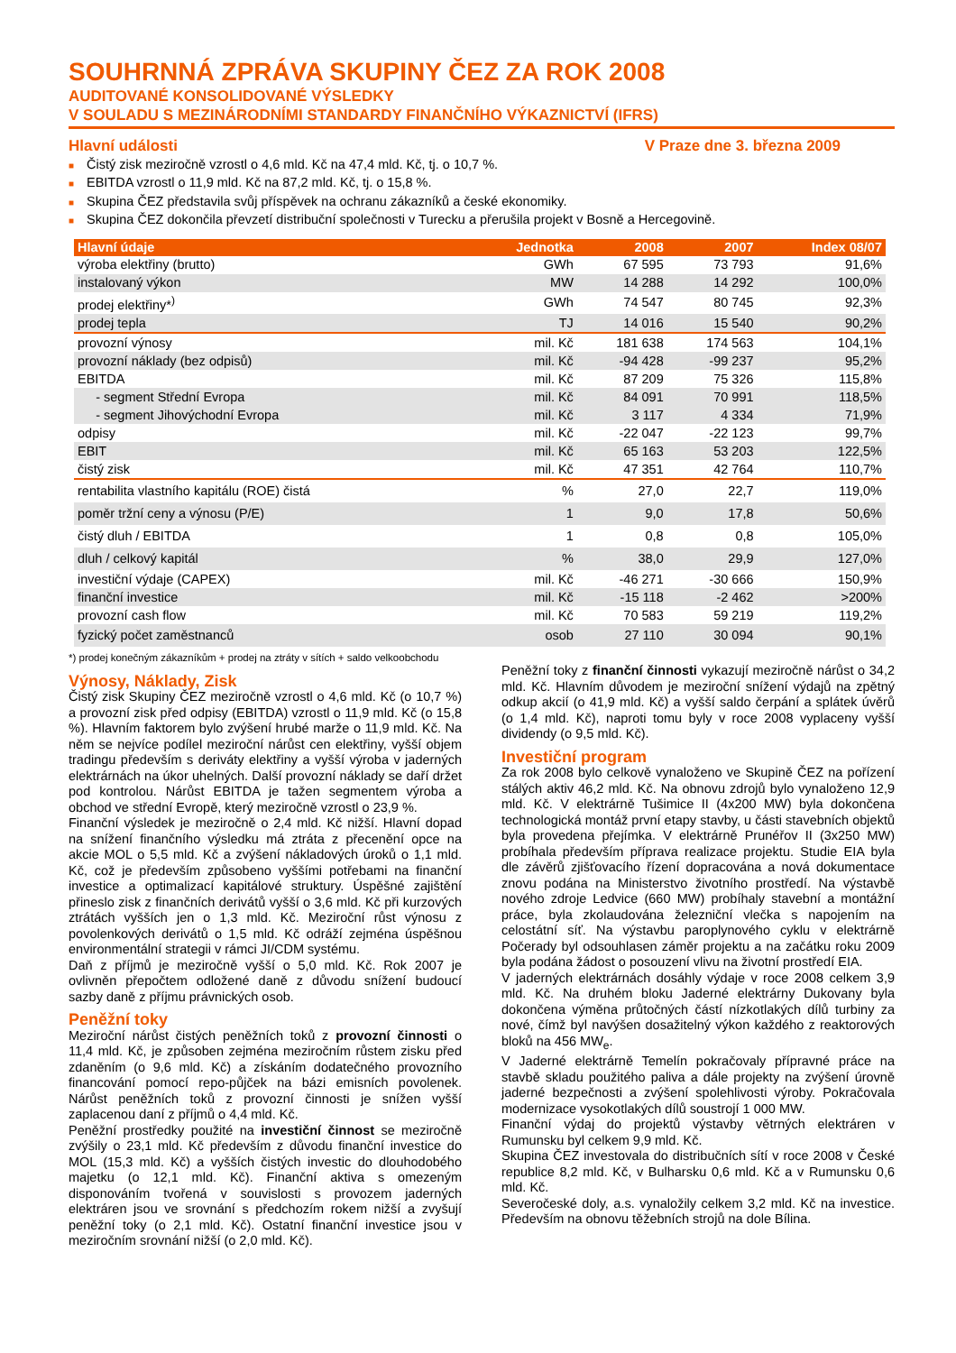SOUHRNNÁ ZPRÁVA SKUPINY ČEZ ZA ROK 2008
AUDITOVANÉ KONSOLIDOVANÉ VÝSLEDKY
V SOULADU S MEZINÁRODNÍMI STANDARDY FINANČNÍHO VÝKAZNICTVÍ (IFRS)
Hlavní události V Praze dne 3. března 2009
■ Čistý zisk meziročně vzrostl o 4,6 mld. Kč na 47,4 mld. Kč, tj. o 10,7 %.
■ EBITDA vzrostl o 11,9 mld. Kč na 87,2 mld. Kč, tj. o 15,8 %.
■ Skupina ČEZ představila svůj příspěvek na ochranu zákazníků a české ekonomiky.
■ Skupina ČEZ dokončila převzetí distribuční společnosti v Turecku a přerušila projekt v Bosně a Hercegovině.
| Hlavní údaje | Jednotka | 2008 | 2007 | Index 08/07 |
| --- | --- | --- | --- | --- |
| výroba elektřiny (brutto) | GWh | 67 595 | 73 793 | 91,6% |
| instalovaný výkon | MW | 14 288 | 14 292 | 100,0% |
| prodej elektřiny*<sup>)</sup> | GWh | 74 547 | 80 745 | 92,3% |
| prodej tepla | TJ | 14 016 | 15 540 | 90,2% |
| provozní výnosy | mil. Kč | 181 638 | 174 563 | 104,1% |
| provozní náklady (bez odpisů) | mil. Kč | -94 428 | -99 237 | 95,2% |
| EBITDA | mil. Kč | 87 209 | 75 326 | 115,8% |
| - segment Střední Evropa | mil. Kč | 84 091 | 70 991 | 118,5% |
| - segment Jihovýchodní Evropa | mil. Kč | 3 117 | 4 334 | 71,9% |
| odpisy | mil. Kč | -22 047 | -22 123 | 99,7% |
| EBIT | mil. Kč | 65 163 | 53 203 | 122,5% |
| čistý zisk | mil. Kč | 47 351 | 42 764 | 110,7% |
| rentabilita vlastního kapitálu (ROE) čistá | % | 27,0 | 22,7 | 119,0% |
| poměr tržní ceny a výnosu (P/E) | 1 | 9,0 | 17,8 | 50,6% |
| čistý dluh / EBITDA | 1 | 0,8 | 0,8 | 105,0% |
| dluh / celkový kapitál | % | 38,0 | 29,9 | 127,0% |
| investiční výdaje (CAPEX) | mil. Kč | -46 271 | -30 666 | 150,9% |
| finanční investice | mil. Kč | -15 118 | -2 462 | >200% |
| provozní cash flow | mil. Kč | 70 583 | 59 219 | 119,2% |
| fyzický počet zaměstnanců | osob | 27 110 | 30 094 | 90,1% |
*) prodej konečným zákazníkům + prodej na ztráty v sítích + saldo velkoobchodu
Výnosy, Náklady, Zisk
Čistý zisk Skupiny ČEZ meziročně vzrostl o 4,6 mld. Kč (o 10,7 %) a provozní zisk před odpisy (EBITDA) vzrostl o 11,9 mld. Kč (o 15,8 %). Hlavním faktorem bylo zvýšení hrubé marže o 11,9 mld. Kč. Na něm se nejvíce podílel meziroční nárůst cen elektřiny, vyšší objem tradingu především s deriváty elektřiny a vyšší výroba v jaderných elektrárnách na úkor uhelných. Další provozní náklady se daří držet pod kontrolou. Nárůst EBITDA je tažen segmentem výroba a obchod ve střední Evropě, který meziročně vzrostl o 23,9 %.
Finanční výsledek je meziročně o 2,4 mld. Kč nižší. Hlavní dopad na snížení finančního výsledku má ztráta z přecenění opce na akcie MOL o 5,5 mld. Kč a zvýšení nákladových úroků o 1,1 mld. Kč, což je především způsobeno vyššími potřebami na finanční investice a optimalizací kapitálové struktury. Úspěšné zajištění přineslo zisk z finančních derivátů vyšší o 3,6 mld. Kč při kurzových ztrátách vyšších jen o 1,3 mld. Kč. Meziroční růst výnosu z povolenkových derivátů o 1,5 mld. Kč odráží zejména úspěšnou environmentální strategii v rámci JI/CDM systému.
Daň z příjmů je meziročně vyšší o 5,0 mld. Kč. Rok 2007 je ovlivněn přepočtem odložené daně z důvodu snížení budoucí sazby daně z příjmu právnických osob.
Peněžní toky
Meziroční nárůst čistých peněžních toků z provozní činnosti o 11,4 mld. Kč, je způsoben zejména meziročním růstem zisku před zdaněním (o 9,6 mld. Kč) a získáním dodatečného provozního financování pomocí repo-půjček na bázi emisních povolenek. Nárůst peněžních toků z provozní činnosti je snížen vyšší zaplacenou daní z příjmů o 4,4 mld. Kč.
Peněžní prostředky použité na investiční činnost se meziročně zvýšily o 23,1 mld. Kč především z důvodu finanční investice do MOL (15,3 mld. Kč) a vyšších čistých investic do dlouhodobého majetku (o 12,1 mld. Kč). Finanční aktiva s omezeným disponováním tvořená v souvislosti s provozem jaderných elektráren jsou ve srovnání s předchozím rokem nižší a zvyšují peněžní toky (o 2,1 mld. Kč). Ostatní finanční investice jsou v meziročním srovnání nižší (o 2,0 mld. Kč).
Peněžní toky z finanční činnosti vykazují meziročně nárůst o 34,2 mld. Kč. Hlavním důvodem je meziroční snížení výdajů na zpětný odkup akcií (o 41,9 mld. Kč) a vyšší saldo čerpání a splátek úvěrů (o 1,4 mld. Kč), naproti tomu byly v roce 2008 vyplaceny vyšší dividendy (o 9,5 mld. Kč).
Investiční program
Za rok 2008 bylo celkově vynaloženo ve Skupině ČEZ na pořízení stálých aktiv 46,2 mld. Kč. Na obnovu zdrojů bylo vynaloženo 12,9 mld. Kč. V elektrárně Tušimice II (4x200 MW) byla dokončena technologická montáž první etapy stavby, u části stavebních objektů byla provedena přejímka. V elektrárně Prunéřov II (3x250 MW) probíhala především příprava realizace projektu. Studie EIA byla dle závěrů zjišťovacího řízení dopracována a nová dokumentace znovu podána na Ministerstvo životního prostředí. Na výstavbě nového zdroje Ledvice (660 MW) probíhaly stavební a montážní práce, byla zkolaudována železniční vlečka s napojením na celostátní síť. Na výstavbu paroplynového cyklu v elektrárně Počerady byl odsouhlasen záměr projektu a na začátku roku 2009 byla podána žádost o posouzení vlivu na životní prostředí EIA.
V jaderných elektrárnách dosáhly výdaje v roce 2008 celkem 3,9 mld. Kč. Na druhém bloku Jaderné elektrárny Dukovany byla dokončena výměna průtočných částí nízkotlakých dílů turbiny za nové, čímž byl navýšen dosažitelný výkon každého z reaktorových bloků na 456 MW<sub>e</sub>.
V Jaderné elektrárně Temelín pokračovaly přípravné práce na stavbě skladu použitého paliva a dále projekty na zvýšení úrovně jaderné bezpečnosti a zvýšení spolehlivosti výroby. Pokračovala modernizace vysokotlakých dílů soustrojí 1 000 MW.
Finanční výdaj do projektů výstavby větrných elektráren v Rumunsku byl celkem 9,9 mld. Kč.
Skupina ČEZ investovala do distribučních sítí v roce 2008 v České republice 8,2 mld. Kč, v Bulharsku 0,6 mld. Kč a v Rumunsku 0,6 mld. Kč.
Severočeské doly, a.s. vynaložily celkem 3,2 mld. Kč na investice. Především na obnovu těžebních strojů na dole Bílina.